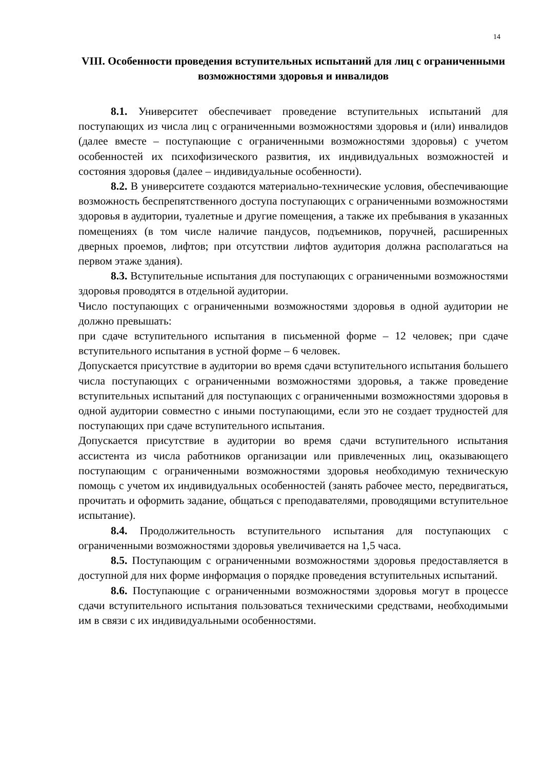14
VIII. Особенности проведения вступительных испытаний для лиц с ограниченными возможностями здоровья и инвалидов
8.1. Университет обеспечивает проведение вступительных испытаний для поступающих из числа лиц с ограниченными возможностями здоровья и (или) инвалидов (далее вместе – поступающие с ограниченными возможностями здоровья) с учетом особенностей их психофизического развития, их индивидуальных возможностей и состояния здоровья (далее – индивидуальные особенности).
8.2. В университете создаются материально-технические условия, обеспечивающие возможность беспрепятственного доступа поступающих с ограниченными возможностями здоровья в аудитории, туалетные и другие помещения, а также их пребывания в указанных помещениях (в том числе наличие пандусов, подъемников, поручней, расширенных дверных проемов, лифтов; при отсутствии лифтов аудитория должна располагаться на первом этаже здания).
8.3. Вступительные испытания для поступающих с ограниченными возможностями здоровья проводятся в отдельной аудитории.
Число поступающих с ограниченными возможностями здоровья в одной аудитории не должно превышать:
при сдаче вступительного испытания в письменной форме – 12 человек; при сдаче вступительного испытания в устной форме – 6 человек.
Допускается присутствие в аудитории во время сдачи вступительного испытания большего числа поступающих с ограниченными возможностями здоровья, а также проведение вступительных испытаний для поступающих с ограниченными возможностями здоровья в одной аудитории совместно с иными поступающими, если это не создает трудностей для поступающих при сдаче вступительного испытания.
Допускается присутствие в аудитории во время сдачи вступительного испытания ассистента из числа работников организации или привлеченных лиц, оказывающего поступающим с ограниченными возможностями здоровья необходимую техническую помощь с учетом их индивидуальных особенностей (занять рабочее место, передвигаться, прочитать и оформить задание, общаться с преподавателями, проводящими вступительное испытание).
8.4. Продолжительность вступительного испытания для поступающих с ограниченными возможностями здоровья увеличивается на 1,5 часа.
8.5. Поступающим с ограниченными возможностями здоровья предоставляется в доступной для них форме информация о порядке проведения вступительных испытаний.
8.6. Поступающие с ограниченными возможностями здоровья могут в процессе сдачи вступительного испытания пользоваться техническими средствами, необходимыми им в связи с их индивидуальными особенностями.